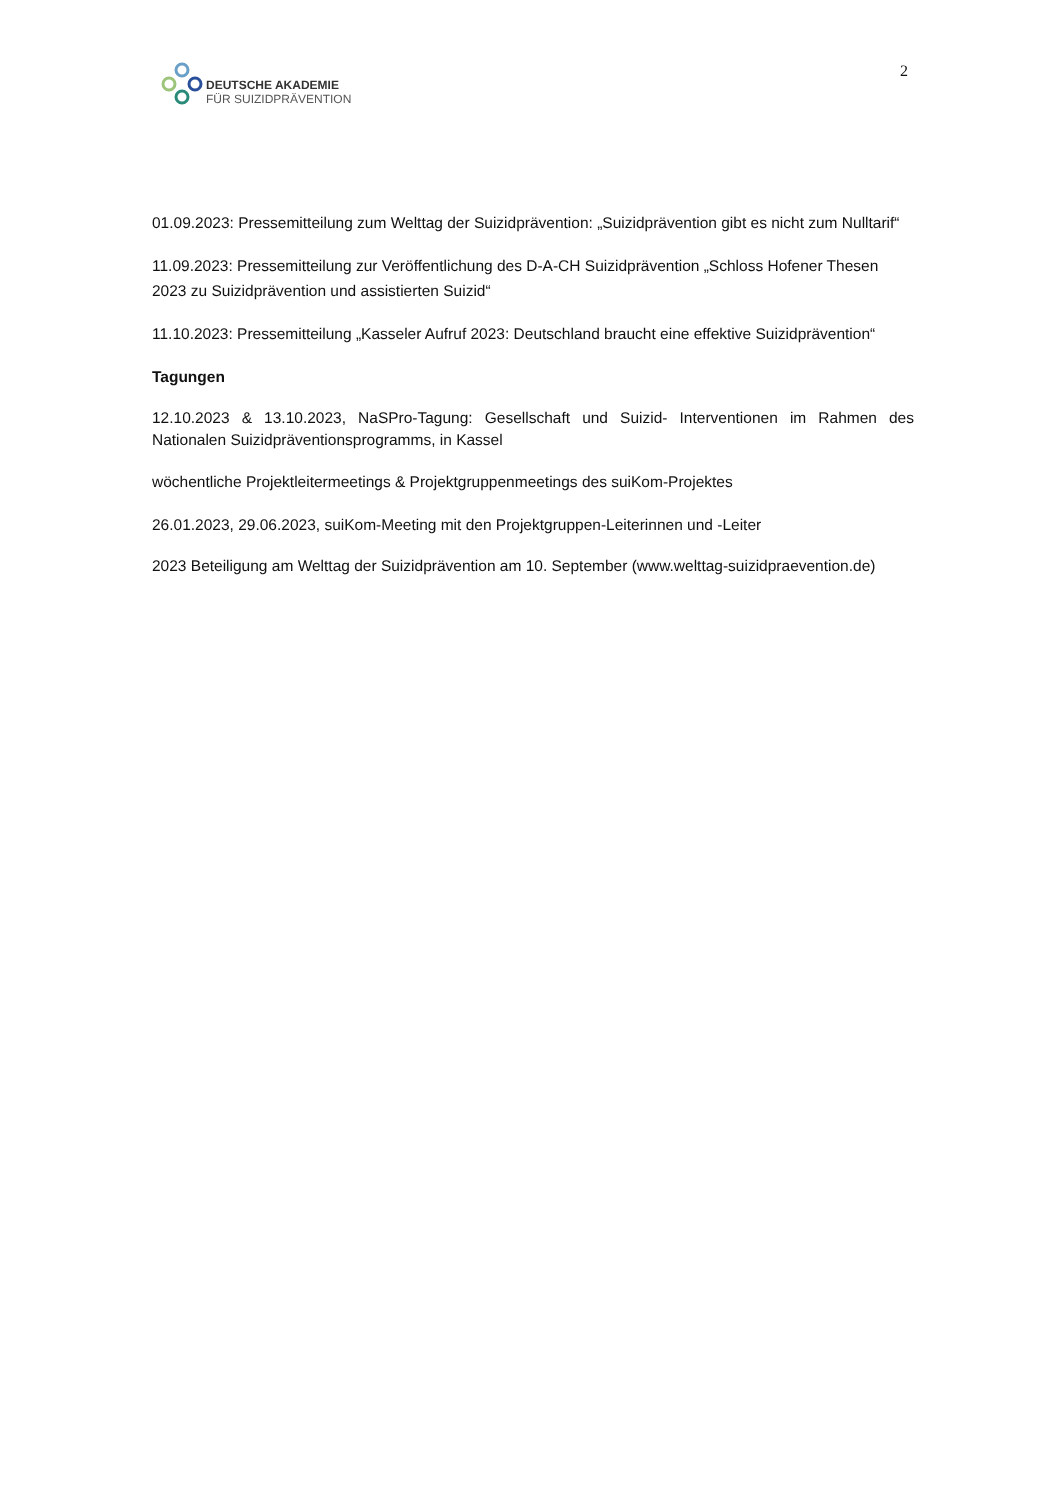DEUTSCHE AKADEMIE
FÜR SUIZIDPRÄVENTION
2
01.09.2023: Pressemitteilung zum Welttag der Suizidprävention: „Suizidprävention gibt es nicht zum Nulltarif“
11.09.2023: Pressemitteilung zur Veröffentlichung des D-A-CH Suizidprävention „Schloss Hofener Thesen 2023 zu Suizidprävention und assistierten Suizid“
11.10.2023: Pressemitteilung „Kasseler Aufruf 2023: Deutschland braucht eine effektive Suizidprävention“
Tagungen
12.10.2023 & 13.10.2023, NaSPro-Tagung: Gesellschaft und Suizid- Interventionen im Rahmen des Nationalen Suizidpräventionsprogramms, in Kassel
wöchentliche Projektleitermeetings & Projektgruppenmeetings des suiKom-Projektes
26.01.2023, 29.06.2023, suiKom-Meeting mit den Projektgruppen-Leiterinnen und -Leiter
2023 Beteiligung am Welttag der Suizidprävention am 10. September (www.welttag-suizidpraevention.de)